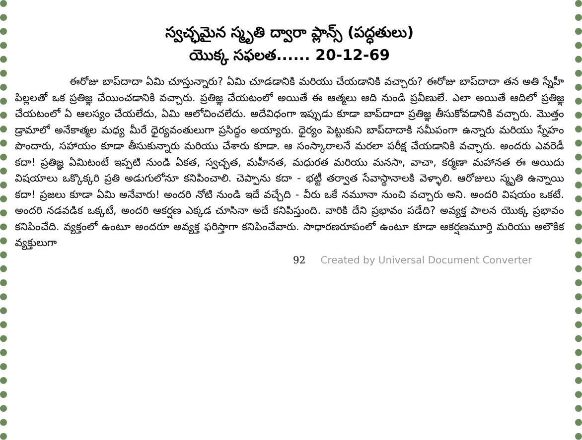స్వచ్ఛమైన స్మృతి ద్వారా ప్లాన్స్ (పద్ధతులు)
యొక్క సఫలత...... 20-12-69
ఈరోజు బాప్‌దాదా ఏమి చూస్తున్నారు? ఏమి చూడడానికి మరియు చేయడానికి వచ్చారు? ఈరోజు బాప్‌దాదా తన అతి స్నేహీ పిల్లలతో ఒక ప్రతిజ్ఞ చేయించడానికి వచ్చారు. ప్రతిజ్ఞ చేయటంలో అయితే ఈ ఆత్మలు ఆది నుండి ప్రవీణులే. ఎలా అయితే ఆదిలో ప్రతిజ్ఞ చేయటంలో ఏ ఆలస్యం చేయలేదు, ఏమి ఆలోచించలేదు. అదేవిధంగా ఇప్పుడు కూడా బాప్‌దాదా ప్రతిజ్ఞ తీసుకోవడానికి వచ్చారు. మొత్తం డ్రామాలో అనేకాత్మల మధ్య మీరే ధైర్యవంతులుగా ప్రసిద్ధం అయ్యారు. ధైర్యం పెట్టుకుని బాప్‌దాదాకి సమీపంగా ఉన్నారు మరియు స్నేహం పొందారు, సహాయం కూడా తీసుకున్నారు మరియు చేశారు కూడా. ఆ సంస్కారాలనే మరలా పరీక్ష చేయడానికి వచ్చారు. అందరు ఎవరెడీ కదా! ప్రతిజ్ఞ ఏమిటంటే ఇప్పటి నుండి ఏకత, స్వచ్ఛత, మహీనత, మధురత మరియు మనసా, వాచా, కర్మణా మహానత ఈ అయిదు విషయాలు ఒక్కొక్కరి ప్రతి అడుగులోనూ కనిపించాలి. చెప్పాను కదా - భట్టీ తర్వాత సేవాస్థానాలకి వెళ్ళాలి. ఆరోజులు స్మృతి ఉన్నాయి కదా! ప్రజలు కూడా ఏమి అనేవారు! అందరి నోటి నుండి ఇదే వచ్చేది - వీరు ఒకే నమూనా నుంచి వచ్చారు అని. అందరి విషయం ఒకటే. అందరి నడవడిక ఒక్కటే, అందరి ఆకర్షణ ఎక్కడ చూసినా అదే కనిపిస్తుంది. వారికి దేని ప్రభావం పడేది? అవ్యక్త పాలన యొక్క ప్రభావం కనిపించేది. వ్యక్తంలో ఉంటూ అందరూ అవ్యక్త ఫరిస్తాగా కనిపించేవారు. సాధారణరూపంలో ఉంటూ కూడా ఆకర్షణమూర్తి మరియు అలౌకిక వ్యక్తులుగా
92 Created by Universal Document Converter